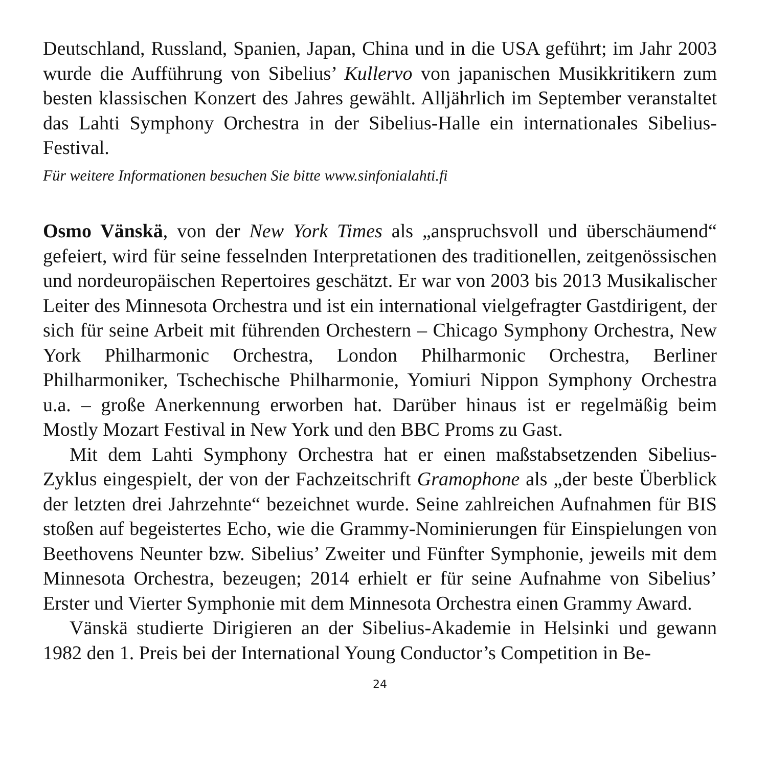Deutschland, Russland, Spanien, Japan, China und in die USA geführt; im Jahr 2003 wurde die Aufführung von Sibelius’ Kullervo von japanischen Musikkritikern zum besten klassischen Konzert des Jahres gewählt. Alljährlich im September veranstaltet das Lahti Symphony Orchestra in der Sibelius-Halle ein internationales Sibelius-Festival.
Für weitere Informationen besuchen Sie bitte www.sinfonialahti.fi
Osmo Vänskä, von der New York Times als „anspruchsvoll und überschäumend“ gefeiert, wird für seine fesselnden Interpretationen des traditionellen, zeitgenössischen und nordeuropäischen Repertoires geschätzt. Er war von 2003 bis 2013 Musikalischer Leiter des Minnesota Orchestra und ist ein international vielgefragter Gastdirigent, der sich für seine Arbeit mit führenden Orchestern – Chicago Symphony Orchestra, New York Philharmonic Orchestra, London Philharmonic Orchestra, Berliner Philharmoniker, Tschechische Philharmonie, Yomiuri Nippon Symphony Orchestra u.a. – große Anerkennung erworben hat. Darüber hinaus ist er regelmäßig beim Mostly Mozart Festival in New York und den BBC Proms zu Gast.
Mit dem Lahti Symphony Orchestra hat er einen maßstabsetzenden Sibelius-Zyklus eingespielt, der von der Fachzeitschrift Gramophone als „der beste Überblick der letzten drei Jahrzehnte“ bezeichnet wurde. Seine zahlreichen Aufnahmen für BIS stoßen auf begeistertes Echo, wie die Grammy-Nominierungen für Einspielungen von Beethovens Neunter bzw. Sibelius’ Zweiter und Fünfter Symphonie, jeweils mit dem Minnesota Orchestra, bezeugen; 2014 erhielt er für seine Aufnahme von Sibelius’ Erster und Vierter Symphonie mit dem Minnesota Orchestra einen Grammy Award.
Vänskä studierte Dirigieren an der Sibelius-Akademie in Helsinki und gewann 1982 den 1. Preis bei der International Young Conductor’s Competition in Be-
24